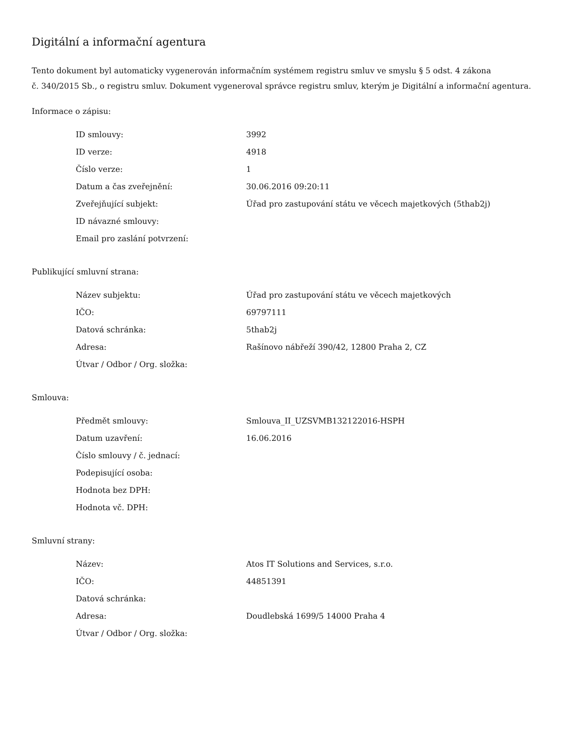Digitální a informační agentura
Tento dokument byl automaticky vygenerován informačním systémem registru smluv ve smyslu § 5 odst. 4 zákona
č. 340/2015 Sb., o registru smluv. Dokument vygeneroval správce registru smluv, kterým je Digitální a informační agentura.
Informace o zápisu:
| ID smlouvy: | 3992 |
| ID verze: | 4918 |
| Číslo verze: | 1 |
| Datum a čas zveřejnění: | 30.06.2016 09:20:11 |
| Zveřejňující subjekt: | Úřad pro zastupování státu ve věcech majetkových (5thab2j) |
| ID návazné smlouvy: | |
| Email pro zaslání potvrzení: | |
Publikující smluvní strana:
| Název subjektu: | Úřad pro zastupování státu ve věcech majetkových |
| IČO: | 69797111 |
| Datová schránka: | 5thab2j |
| Adresa: | Rašínovo nábřeží 390/42, 12800 Praha 2, CZ |
| Útvar / Odbor / Org. složka: | |
Smlouva:
| Předmět smlouvy: | Smlouva_II_UZSVMB132122016-HSPH |
| Datum uzavření: | 16.06.2016 |
| Číslo smlouvy / č. jednací: | |
| Podepisující osoba: | |
| Hodnota bez DPH: | |
| Hodnota vč. DPH: | |
Smluvní strany:
| Název: | Atos IT Solutions and Services, s.r.o. |
| IČO: | 44851391 |
| Datová schránka: | |
| Adresa: | Doudlebská 1699/5 14000 Praha 4 |
| Útvar / Odbor / Org. složka: | |